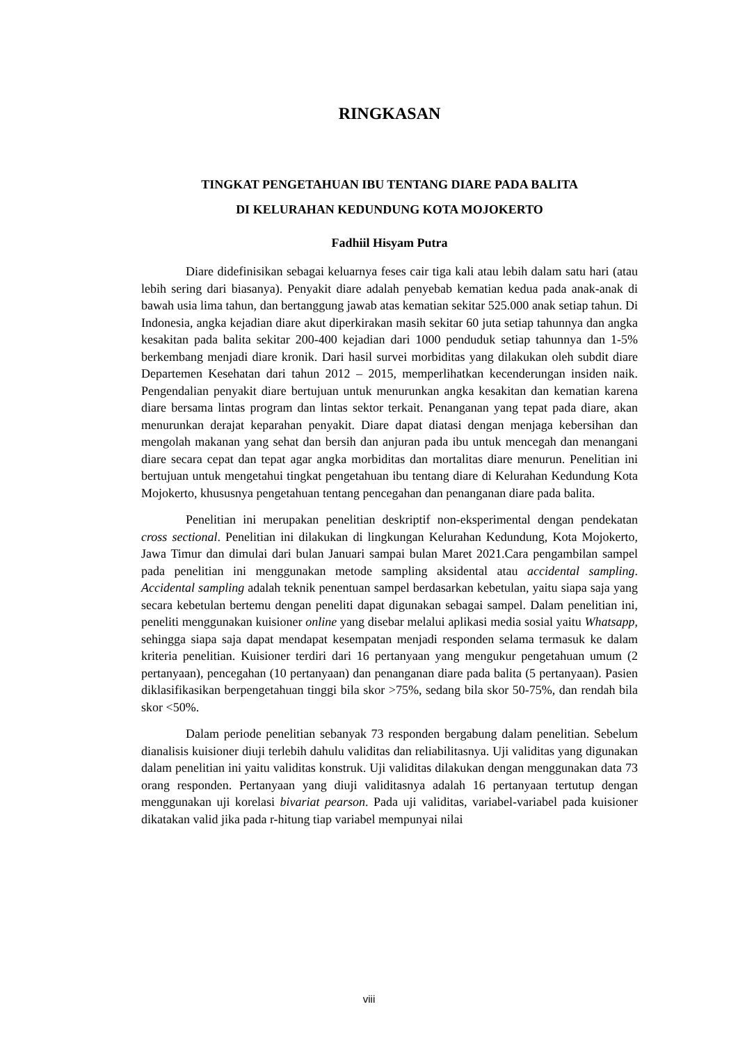RINGKASAN
TINGKAT PENGETAHUAN IBU TENTANG DIARE PADA BALITA
DI KELURAHAN KEDUNDUNG KOTA MOJOKERTO
Fadhiil Hisyam Putra
Diare didefinisikan sebagai keluarnya feses cair tiga kali atau lebih dalam satu hari (atau lebih sering dari biasanya). Penyakit diare adalah penyebab kematian kedua pada anak-anak di bawah usia lima tahun, dan bertanggung jawab atas kematian sekitar 525.000 anak setiap tahun. Di Indonesia, angka kejadian diare akut diperkirakan masih sekitar 60 juta setiap tahunnya dan angka kesakitan pada balita sekitar 200-400 kejadian dari 1000 penduduk setiap tahunnya dan 1-5% berkembang menjadi diare kronik. Dari hasil survei morbiditas yang dilakukan oleh subdit diare Departemen Kesehatan dari tahun 2012 – 2015, memperlihatkan kecenderungan insiden naik. Pengendalian penyakit diare bertujuan untuk menurunkan angka kesakitan dan kematian karena diare bersama lintas program dan lintas sektor terkait. Penanganan yang tepat pada diare, akan menurunkan derajat keparahan penyakit. Diare dapat diatasi dengan menjaga kebersihan dan mengolah makanan yang sehat dan bersih dan anjuran pada ibu untuk mencegah dan menangani diare secara cepat dan tepat agar angka morbiditas dan mortalitas diare menurun. Penelitian ini bertujuan untuk mengetahui tingkat pengetahuan ibu tentang diare di Kelurahan Kedundung Kota Mojokerto, khususnya pengetahuan tentang pencegahan dan penanganan diare pada balita.
Penelitian ini merupakan penelitian deskriptif non-eksperimental dengan pendekatan cross sectional. Penelitian ini dilakukan di lingkungan Kelurahan Kedundung, Kota Mojokerto, Jawa Timur dan dimulai dari bulan Januari sampai bulan Maret 2021.Cara pengambilan sampel pada penelitian ini menggunakan metode sampling aksidental atau accidental sampling. Accidental sampling adalah teknik penentuan sampel berdasarkan kebetulan, yaitu siapa saja yang secara kebetulan bertemu dengan peneliti dapat digunakan sebagai sampel. Dalam penelitian ini, peneliti menggunakan kuisioner online yang disebar melalui aplikasi media sosial yaitu Whatsapp, sehingga siapa saja dapat mendapat kesempatan menjadi responden selama termasuk ke dalam kriteria penelitian. Kuisioner terdiri dari 16 pertanyaan yang mengukur pengetahuan umum (2 pertanyaan), pencegahan (10 pertanyaan) dan penanganan diare pada balita (5 pertanyaan). Pasien diklasifikasikan berpengetahuan tinggi bila skor >75%, sedang bila skor 50-75%, dan rendah bila skor <50%.
Dalam periode penelitian sebanyak 73 responden bergabung dalam penelitian. Sebelum dianalisis kuisioner diuji terlebih dahulu validitas dan reliabilitasnya. Uji validitas yang digunakan dalam penelitian ini yaitu validitas konstruk. Uji validitas dilakukan dengan menggunakan data 73 orang responden. Pertanyaan yang diuji validitasnya adalah 16 pertanyaan tertutup dengan menggunakan uji korelasi bivariat pearson. Pada uji validitas, variabel-variabel pada kuisioner dikatakan valid jika pada r-hitung tiap variabel mempunyai nilai
viii